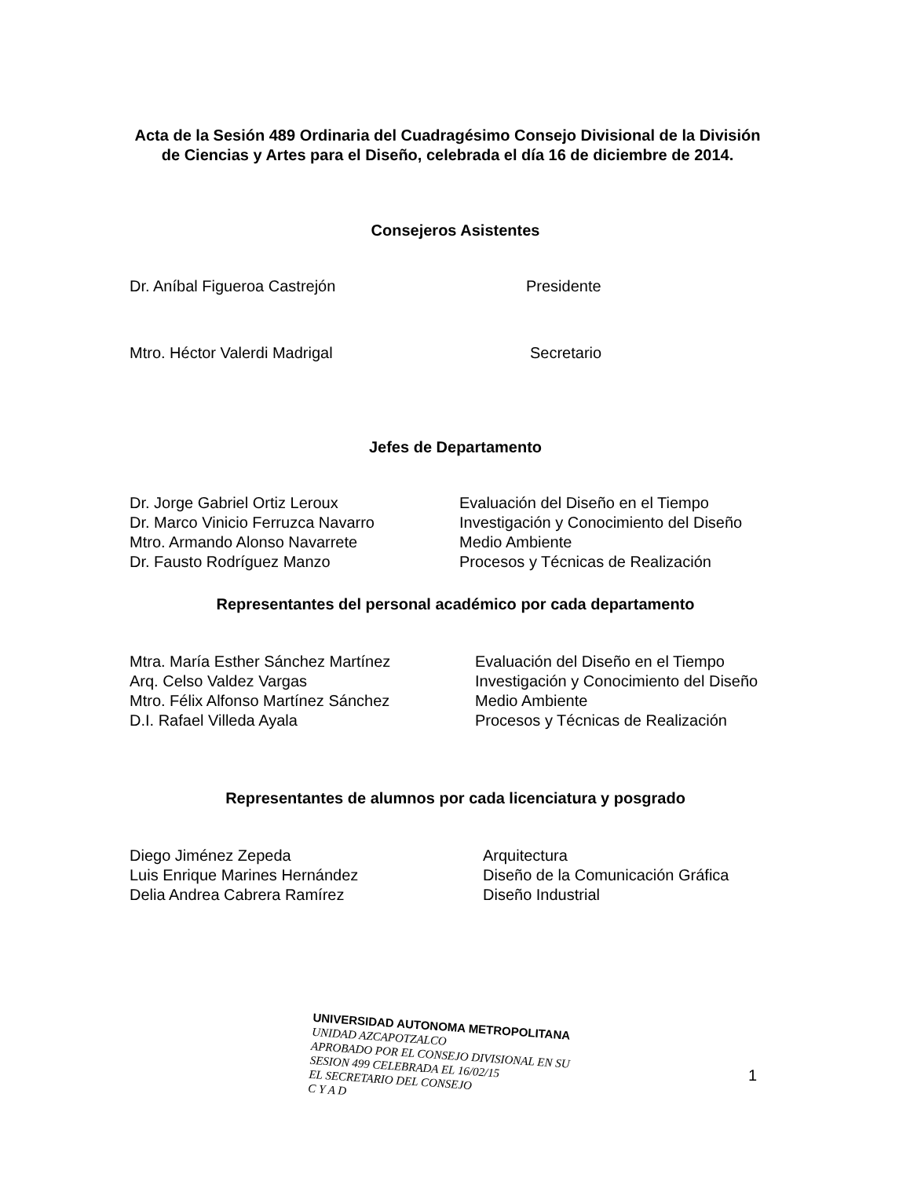Acta de la Sesión 489 Ordinaria del Cuadragésimo Consejo Divisional de la División de Ciencias y Artes para el Diseño, celebrada el día 16 de diciembre de 2014.
Consejeros Asistentes
Dr. Aníbal Figueroa Castrejón Presidente
Mtro. Héctor Valerdi Madrigal Secretario
Jefes de Departamento
Dr. Jorge Gabriel Ortiz Leroux
Dr. Marco Vinicio Ferruzca Navarro
Mtro. Armando Alonso Navarrete
Dr. Fausto Rodríguez Manzo
Evaluación del Diseño en el Tiempo
Investigación y Conocimiento del Diseño
Medio Ambiente
Procesos y Técnicas de Realización
Representantes del personal académico por cada departamento
Mtra. María Esther Sánchez Martínez
Arq. Celso Valdez Vargas
Mtro. Félix Alfonso Martínez Sánchez
D.I. Rafael Villeda Ayala
Evaluación del Diseño en el Tiempo
Investigación y Conocimiento del Diseño
Medio Ambiente
Procesos y Técnicas de Realización
Representantes de alumnos por cada licenciatura y posgrado
Diego Jiménez Zepeda
Luis Enrique Marines Hernández
Delia Andrea Cabrera Ramírez
Arquitectura
Diseño de la Comunicación Gráfica
Diseño Industrial
UNIVERSIDAD AUTONOMA METROPOLITANA
UNIDAD AZCAPOTZALCO
APROBADO POR EL CONSEJO DIVISIONAL EN SU
SESION 499 CELEBRADA EL 16/02/15
EL SECRETARIO DEL CONSEJO
C Y A D
1